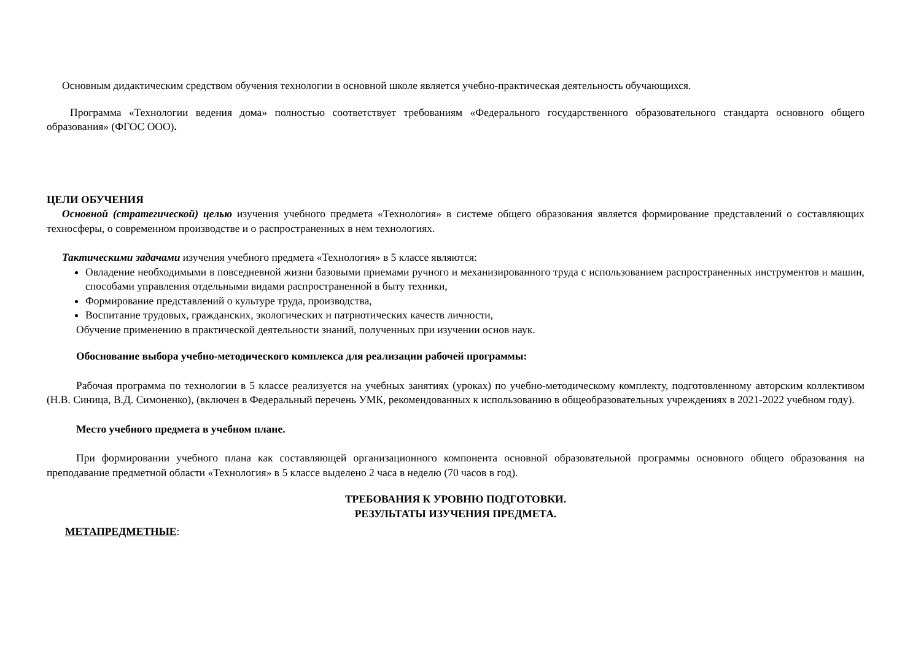Основным дидактическим средством обучения технологии в основной школе является учебно-практическая деятельность обучающихся.
Программа «Технологии ведения дома» полностью соответствует требованиям «Федерального государственного образовательного стандарта основного общего образования» (ФГОС ООО).
ЦЕЛИ ОБУЧЕНИЯ
Основной (стратегической) целью изучения учебного предмета «Технология» в системе общего образования является формирование представлений о составляющих техносферы, о современном производстве и о распространенных в нем технологиях.
Тактическими задачами изучения учебного предмета «Технология» в 5 классе являются:
Овладение необходимыми в повседневной жизни базовыми приемами ручного и механизированного труда с использованием распространенных инструментов и машин, способами управления отдельными видами распространенной в быту техники,
Формирование представлений о культуре труда, производства,
Воспитание трудовых, гражданских, экологических и патриотических качеств личности,
Обучение применению в практической деятельности знаний, полученных при изучении основ наук.
Обоснование выбора учебно-методического комплекса для реализации рабочей программы:
Рабочая программа по технологии в 5 классе реализуется на учебных занятиях (уроках) по учебно-методическому комплекту, подготовленному авторским коллективом (Н.В. Синица, В.Д. Симоненко), (включен в Федеральный перечень УМК, рекомендованных к использованию в общеобразовательных учреждениях в 2021-2022 учебном году).
Место учебного предмета в учебном плане.
При формировании учебного плана как составляющей организационного компонента основной образовательной программы основного общего образования на преподавание предметной области «Технология» в 5 классе выделено 2 часа в неделю (70 часов в год).
ТРЕБОВАНИЯ К УРОВНЮ ПОДГОТОВКИ.
РЕЗУЛЬТАТЫ ИЗУЧЕНИЯ ПРЕДМЕТА.
МЕТАПРЕДМЕТНЫЕ: